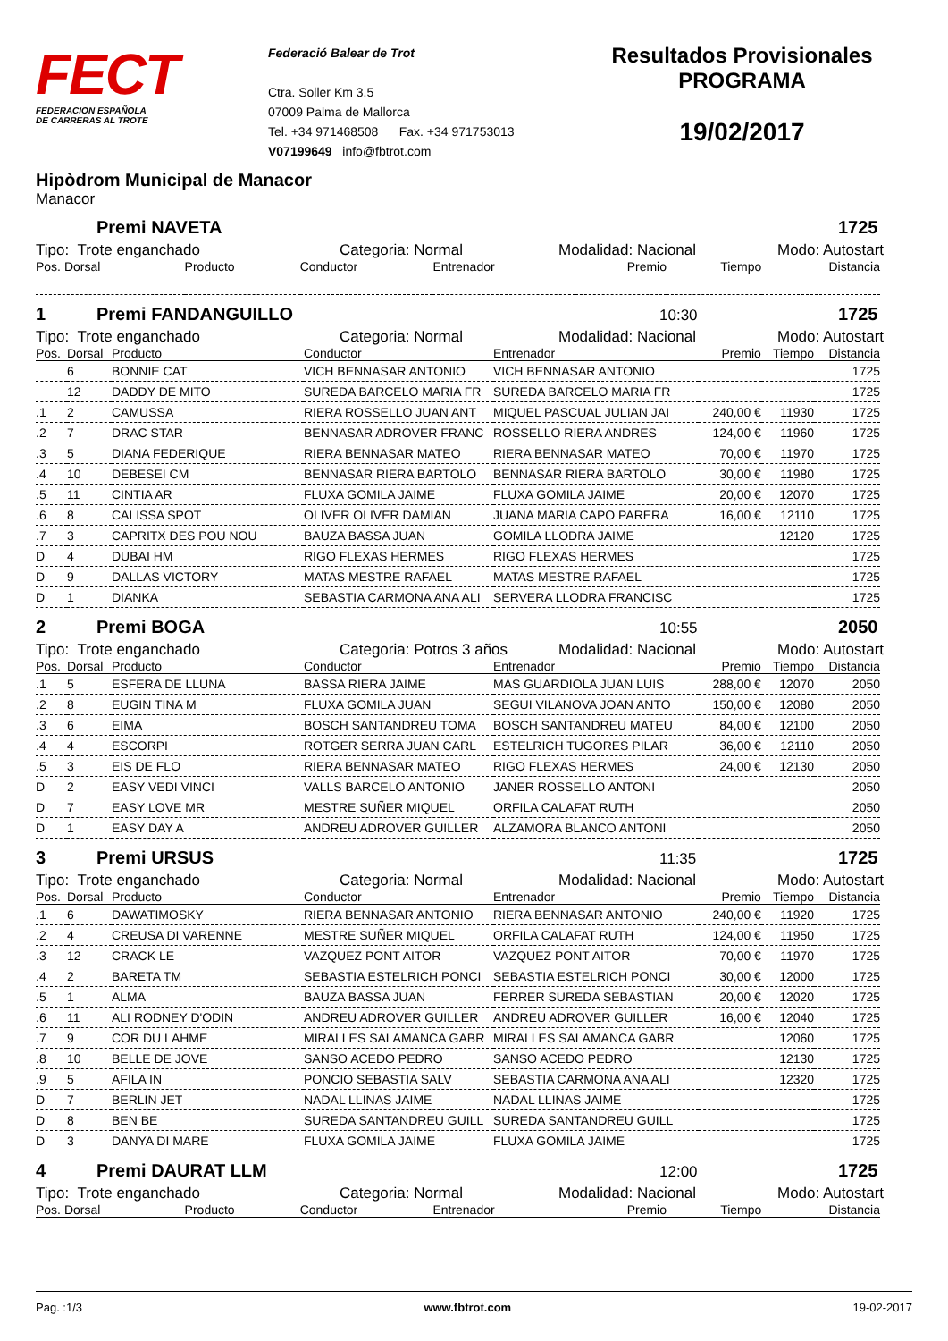FECT
FEDERACION ESPAÑOLA
DE CARRERAS AL TROTE
Federació Balear de Trot
Ctra. Soller Km 3.5
07009 Palma de Mallorca
Tel. +34 971468508 Fax. +34 971753013
V07199649 info@fbtrot.com
Resultados Provisionales
PROGRAMA
19/02/2017
Hipòdrom Municipal de Manacor
Manacor
Premi NAVETA 1725
Tipo: Trote enganchado Categoria: Normal Modalidad: Nacional Modo: Autostart
| Pos. Dorsal | Producto | Conductor | Entrenador | Premio | Tiempo | Distancia |
| --- | --- | --- | --- | --- | --- | --- |
1 Premi FANDANGUILLO 10:30 1725
Tipo: Trote enganchado Categoria: Normal Modalidad: Nacional Modo: Autostart
| Pos. | Dorsal | Producto | Conductor | Entrenador | Premio | Tiempo | Distancia |
| --- | --- | --- | --- | --- | --- | --- | --- |
| | 6 | BONNIE CAT | VICH BENNASAR ANTONIO | VICH BENNASAR ANTONIO | | | 1725 |
| | 12 | DADDY DE MITO | SUREDA BARCELO MARIA FR | SUREDA BARCELO MARIA FR | | | 1725 |
| .1 | 2 | CAMUSSA | RIERA ROSSELLO JUAN ANT | MIQUEL PASCUAL JULIAN JAI | 240,00 € | 11930 | 1725 |
| .2 | 7 | DRAC STAR | BENNASAR ADROVER FRANC | ROSSELLO RIERA ANDRES | 124,00 € | 11960 | 1725 |
| .3 | 5 | DIANA FEDERIQUE | RIERA BENNASAR MATEO | RIERA BENNASAR MATEO | 70,00 € | 11970 | 1725 |
| .4 | 10 | DEBESEI CM | BENNASAR RIERA BARTOLO | BENNASAR RIERA BARTOLO | 30,00 € | 11980 | 1725 |
| .5 | 11 | CINTIA AR | FLUXA GOMILA JAIME | FLUXA GOMILA JAIME | 20,00 € | 12070 | 1725 |
| .6 | 8 | CALISSA SPOT | OLIVER OLIVER DAMIAN | JUANA MARIA CAPO PARERA | 16,00 € | 12110 | 1725 |
| .7 | 3 | CAPRITX DES POU NOU | BAUZA BASSA JUAN | GOMILA LLODRA JAIME | | 12120 | 1725 |
| D | 4 | DUBAI HM | RIGO FLEXAS HERMES | RIGO FLEXAS HERMES | | | 1725 |
| D | 9 | DALLAS VICTORY | MATAS MESTRE RAFAEL | MATAS MESTRE RAFAEL | | | 1725 |
| D | 1 | DIANKA | SEBASTIA CARMONA ANA ALI | SERVERA LLODRA FRANCISC | | | 1725 |
2 Premi BOGA 10:55 2050
Tipo: Trote enganchado Categoria: Potros 3 años Modalidad: Nacional Modo: Autostart
| Pos. | Dorsal | Producto | Conductor | Entrenador | Premio | Tiempo | Distancia |
| --- | --- | --- | --- | --- | --- | --- | --- |
| .1 | 5 | ESFERA DE LLUNA | BASSA RIERA JAIME | MAS GUARDIOLA JUAN LUIS | 288,00 € | 12070 | 2050 |
| .2 | 8 | EUGIN TINA M | FLUXA GOMILA JUAN | SEGUI VILANOVA JOAN ANTO | 150,00 € | 12080 | 2050 |
| .3 | 6 | EIMA | BOSCH SANTANDREU TOMA | BOSCH SANTANDREU MATEU | 84,00 € | 12100 | 2050 |
| .4 | 4 | ESCORPI | ROTGER SERRA JUAN CARL | ESTELRICH TUGORES PILAR | 36,00 € | 12110 | 2050 |
| .5 | 3 | EIS DE FLO | RIERA BENNASAR MATEO | RIGO FLEXAS HERMES | 24,00 € | 12130 | 2050 |
| D | 2 | EASY VEDI VINCI | VALLS BARCELO ANTONIO | JANER ROSSELLO ANTONI | | | 2050 |
| D | 7 | EASY LOVE MR | MESTRE SUÑER MIQUEL | ORFILA CALAFAT RUTH | | | 2050 |
| D | 1 | EASY DAY A | ANDREU ADROVER GUILLER | ALZAMORA BLANCO ANTONI | | | 2050 |
3 Premi URSUS 11:35 1725
Tipo: Trote enganchado Categoria: Normal Modalidad: Nacional Modo: Autostart
| Pos. | Dorsal | Producto | Conductor | Entrenador | Premio | Tiempo | Distancia |
| --- | --- | --- | --- | --- | --- | --- | --- |
| .1 | 6 | DAWATIMOSKY | RIERA BENNASAR ANTONIO | RIERA BENNASAR ANTONIO | 240,00 € | 11920 | 1725 |
| .2 | 4 | CREUSA DI VARENNE | MESTRE SUÑER MIQUEL | ORFILA CALAFAT RUTH | 124,00 € | 11950 | 1725 |
| .3 | 12 | CRACK LE | VAZQUEZ PONT AITOR | VAZQUEZ PONT AITOR | 70,00 € | 11970 | 1725 |
| .4 | 2 | BARETA TM | SEBASTIA ESTELRICH PONCI | SEBASTIA ESTELRICH PONCI | 30,00 € | 12000 | 1725 |
| .5 | 1 | ALMA | BAUZA BASSA JUAN | FERRER SUREDA SEBASTIAN | 20,00 € | 12020 | 1725 |
| .6 | 11 | ALI RODNEY D'ODIN | ANDREU ADROVER GUILLER | ANDREU ADROVER GUILLER | 16,00 € | 12040 | 1725 |
| .7 | 9 | COR DU LAHME | MIRALLES SALAMANCA GABR | MIRALLES SALAMANCA GABR | | 12060 | 1725 |
| .8 | 10 | BELLE DE JOVE | SANSO ACEDO PEDRO | SANSO ACEDO PEDRO | | 12130 | 1725 |
| .9 | 5 | AFILA IN | PONCIO SEBASTIA SALV | SEBASTIA CARMONA ANA ALI | | 12320 | 1725 |
| D | 7 | BERLIN JET | NADAL LLINAS JAIME | NADAL LLINAS JAIME | | | 1725 |
| D | 8 | BEN BE | SUREDA SANTANDREU GUILL | SUREDA SANTANDREU GUILL | | | 1725 |
| D | 3 | DANYA DI MARE | FLUXA GOMILA JAIME | FLUXA GOMILA JAIME | | | 1725 |
4 Premi DAURAT LLM 12:00 1725
Tipo: Trote enganchado Categoria: Normal Modalidad: Nacional Modo: Autostart
| Pos. Dorsal | Producto | Conductor | Entrenador | Premio | Tiempo | Distancia |
| --- | --- | --- | --- | --- | --- | --- |
Pag. :1/3 www.fbtrot.com 19-02-2017